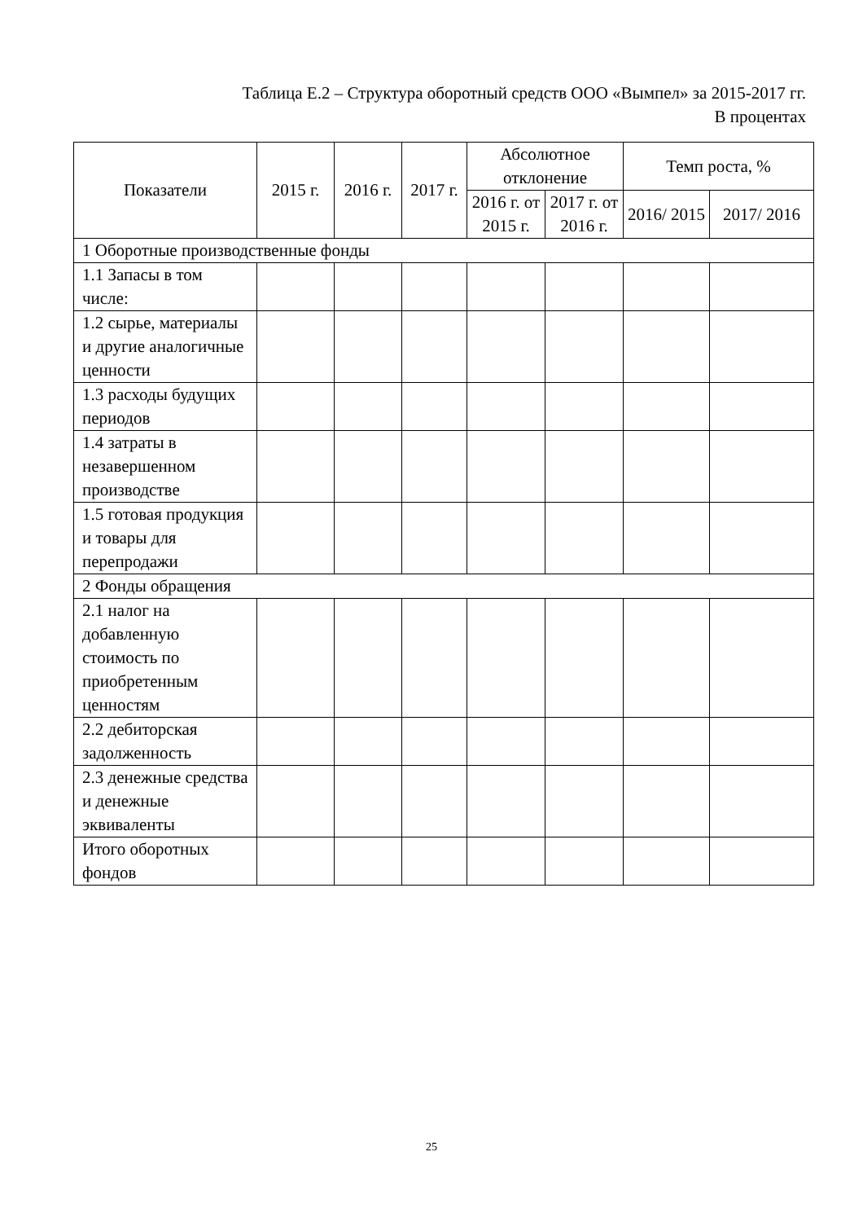Таблица Е.2 – Структура оборотный средств ООО «Вымпел» за 2015-2017 гг.
В процентах
| Показатели | 2015 г. | 2016 г. | 2017 г. | Абсолютное отклонение | | Темп роста, % | |
| --- | --- | --- | --- | --- | --- | --- | --- |
| | | | | 2016 г. от 2015 г. | 2017 г. от 2016 г. | 2016/ 2015 | 2017/ 2016 |
| 1 Оборотные производственные фонды | | | | | | | |
| 1.1 Запасы в том числе: | | | | | | | |
| 1.2 сырье, материалы и другие аналогичные ценности | | | | | | | |
| 1.3 расходы будущих периодов | | | | | | | |
| 1.4 затраты в незавершенном производстве | | | | | | | |
| 1.5 готовая продукция и товары для перепродажи | | | | | | | |
| 2 Фонды обращения | | | | | | | |
| 2.1 налог на добавленную стоимость по приобретенным ценностям | | | | | | | |
| 2.2 дебиторская задолженность | | | | | | | |
| 2.3 денежные средства и денежные эквиваленты | | | | | | | |
| Итого оборотных фондов | | | | | | | |
25